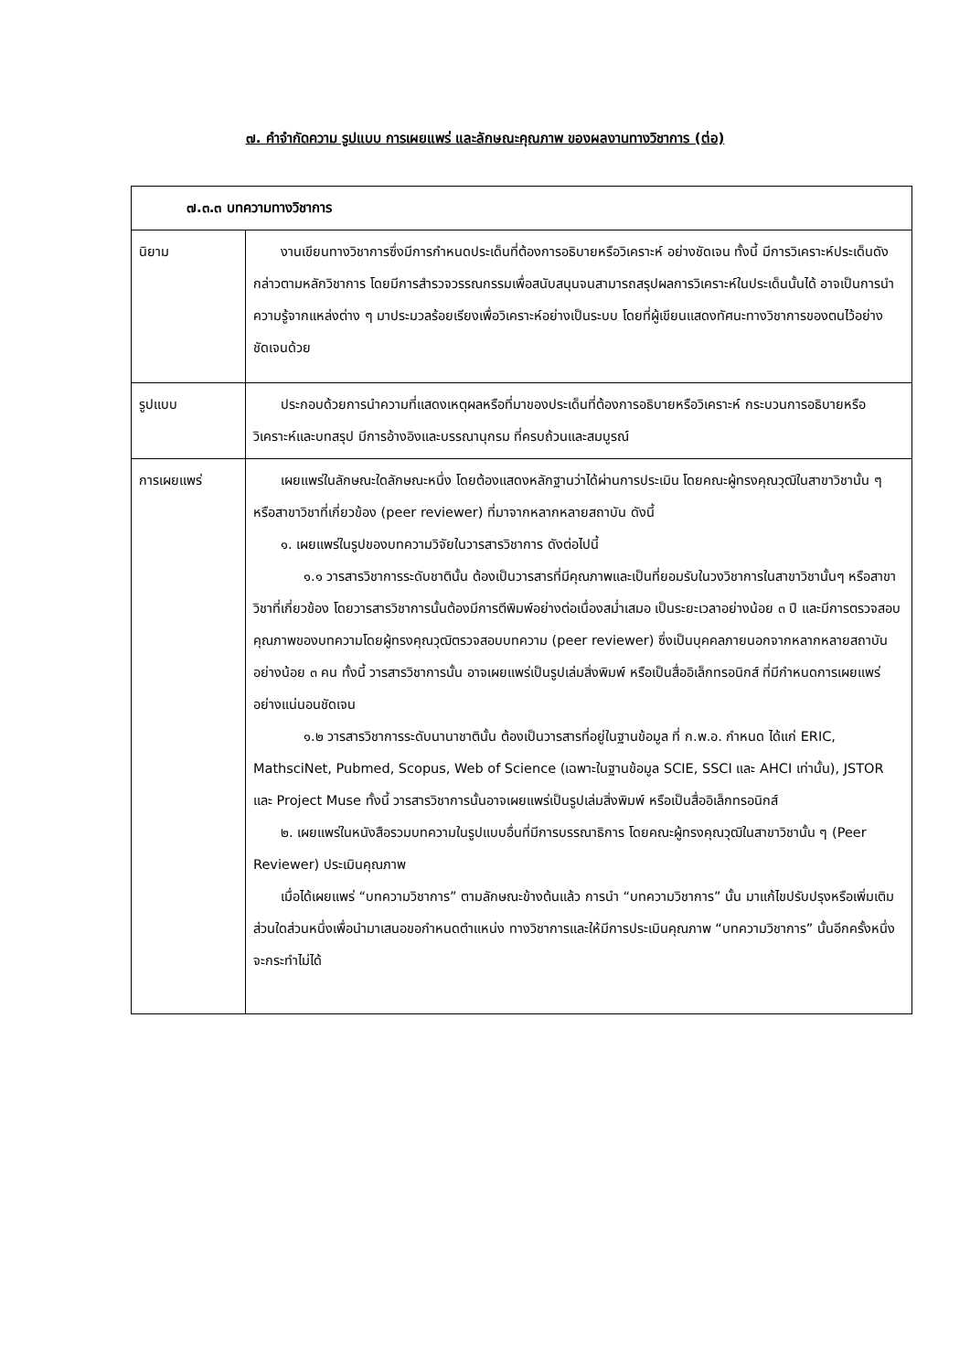๗. คำจำกัดความ รูปแบบ การเผยแพร่ และลักษณะคุณภาพ ของผลงานทางวิชาการ (ต่อ)
| ๗.๓.๓ บทความทางวิชาการ | |
| --- | --- |
| นิยาม | งานเขียนทางวิชาการซึ่งมีการกำหนดประเด็นที่ต้องการอธิบายหรือวิเคราะห์ อย่างชัดเจน ทั้งนี้ มีการวิเคราะห์ประเด็นดังกล่าวตามหลักวิชาการ โดยมีการสำรวจวรรณกรรมเพื่อสนับสนุนจนสามารถสรุปผลการวิเคราะห์ในประเด็นนั้นได้ อาจเป็นการนำความรู้จากแหล่งต่าง ๆ มาประมวลร้อยเรียงเพื่อวิเคราะห์อย่างเป็นระบบ โดยที่ผู้เขียนแสดงทัศนะทางวิชาการของตนไว้อย่างชัดเจนด้วย |
| รูปแบบ | ประกอบด้วยการนำความที่แสดงเหตุผลหรือที่มาของประเด็นที่ต้องการอธิบายหรือวิเคราะห์ กระบวนการอธิบายหรือวิเคราะห์และบทสรุป มีการอ้างอิงและบรรณานุกรม ที่ครบถ้วนและสมบูรณ์ |
| การเผยแพร่ | เผยแพร่ในลักษณะใดลักษณะหนึ่ง โดยต้องแสดงหลักฐานว่าได้ผ่านการประเมิน โดยคณะผู้ทรงคุณวุฒิในสาขาวิชานั้น ๆ หรือสาขาวิชาที่เกี่ยวข้อง (peer reviewer) ที่มาจากหลากหลายสถาบัน ดังนี้ ๑. เผยแพร่ในรูปของบทความวิจัยในวารสารวิชาการ ดังต่อไปนี้ ๑.๑ วารสารวิชาการระดับชาตินั้น ต้องเป็นวารสารที่มีคุณภาพและเป็นที่ยอมรับในวงวิชาการในสาขาวิชานั้นๆ หรือสาขาวิชาที่เกี่ยวข้อง โดยวารสารวิชาการนั้นต้องมีการตีพิมพ์อย่างต่อเนื่องสม่ำเสมอ เป็นระยะเวลาอย่างน้อย ๓ ปี และมีการตรวจสอบคุณภาพของบทความโดยผู้ทรงคุณวุฒิตรวจสอบบทความ (peer reviewer) ซึ่งเป็นบุคคลภายนอกจากหลากหลายสถาบัน อย่างน้อย ๓ คน ทั้งนี้ วารสารวิชาการนั้น อาจเผยแพร่เป็นรูปเล่มสิ่งพิมพ์ หรือเป็นสื่ออิเล็กทรอนิกส์ ที่มีกำหนดการเผยแพร่อย่างแน่นอนชัดเจน ๑.๒ วารสารวิชาการระดับนานาชาตินั้น ต้องเป็นวารสารที่อยู่ในฐานข้อมูล ที่ ก.พ.อ. กำหนด ได้แก่ ERIC, MathsciNet, Pubmed, Scopus, Web of Science (เฉพาะในฐานข้อมูล SCIE, SSCI และ AHCI เท่านั้น), JSTOR และ Project Muse ทั้งนี้ วารสารวิชาการนั้นอาจเผยแพร่เป็นรูปเล่มสิ่งพิมพ์ หรือเป็นสื่ออิเล็กทรอนิกส์ ๒. เผยแพร่ในหนังสือรวมบทความในรูปแบบอื่นที่มีการบรรณาธิการ โดยคณะผู้ทรงคุณวุฒิในสาขาวิชานั้น ๆ (Peer Reviewer) ประเมินคุณภาพ เมื่อได้เผยแพร่ “บทความวิชาการ” ตามลักษณะข้างต้นแล้ว การนำ “บทความวิชาการ” นั้น มาแก้ไขปรับปรุงหรือเพิ่มเติมส่วนใดส่วนหนึ่งเพื่อนำมาเสนอขอกำหนดตำแหน่ง ทางวิชาการและให้มีการประเมินคุณภาพ “บทความวิชาการ” นั้นอีกครั้งหนึ่ง จะกระทำไม่ได้ |